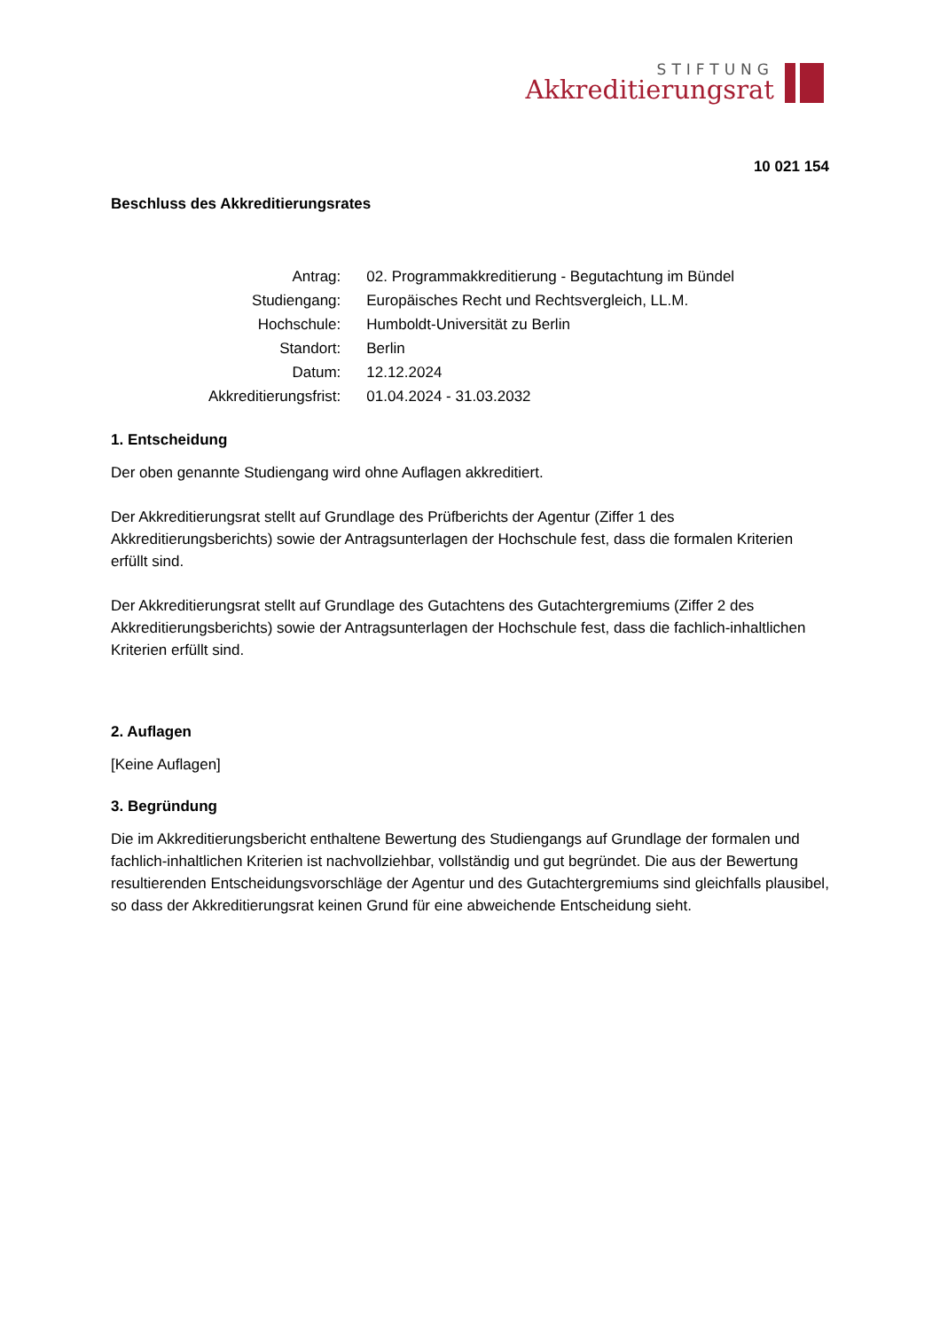STIFTUNG
Akkreditierungsrat
10 021 154
Beschluss des Akkreditierungsrates
| Antrag: | 02. Programmakkreditierung - Begutachtung im Bündel |
| Studiengang: | Europäisches Recht und Rechtsvergleich, LL.M. |
| Hochschule: | Humboldt-Universität zu Berlin |
| Standort: | Berlin |
| Datum: | 12.12.2024 |
| Akkreditierungsfrist: | 01.04.2024 - 31.03.2032 |
1. Entscheidung
Der oben genannte Studiengang wird ohne Auflagen akkreditiert.
Der Akkreditierungsrat stellt auf Grundlage des Prüfberichts der Agentur (Ziffer 1 des Akkreditierungsberichts) sowie der Antragsunterlagen der Hochschule fest, dass die formalen Kriterien erfüllt sind.
Der Akkreditierungsrat stellt auf Grundlage des Gutachtens des Gutachtergremiums (Ziffer 2 des Akkreditierungsberichts) sowie der Antragsunterlagen der Hochschule fest, dass die fachlich-inhaltlichen Kriterien erfüllt sind.
2. Auflagen
[Keine Auflagen]
3. Begründung
Die im Akkreditierungsbericht enthaltene Bewertung des Studiengangs auf Grundlage der formalen und fachlich-inhaltlichen Kriterien ist nachvollziehbar, vollständig und gut begründet. Die aus der Bewertung resultierenden Entscheidungsvorschläge der Agentur und des Gutachtergremiums sind gleichfalls plausibel, so dass der Akkreditierungsrat keinen Grund für eine abweichende Entscheidung sieht.